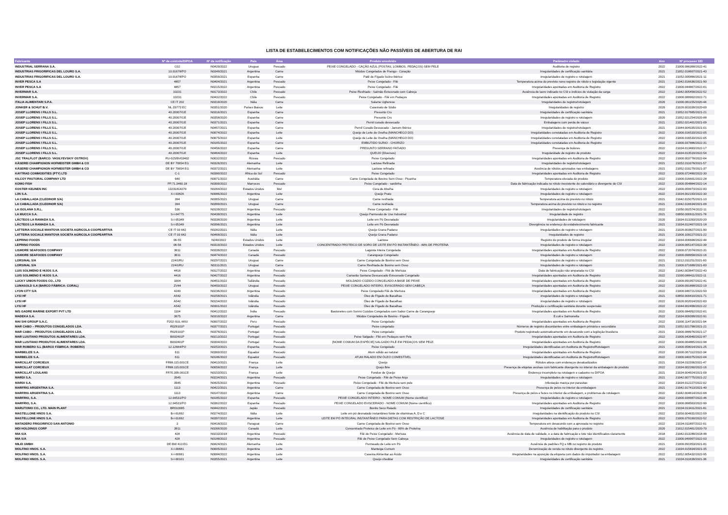LISTA DE ESTABELECIMENTOS COM NOTIFICAÇÕES NÃO PASSÍVEIS DE ABERTURA DE RAI
| Fabricante | Nº de controle/DIPOA | Nº da notificação | País | Área | Produto envolvido | Parâmetro violado | Ano | Nº processo SEI |
| --- | --- | --- | --- | --- | --- | --- | --- | --- |
| INDUSTRIAL SERRANA S.A. | C02 | N0420/2022 | Uruguai | Pescado | PEIXE CONGELADO - CAÇÃO AZUL (POSTAS, LOMBOS, PEDAÇOS) SEM PELE | Auditoria de registro | 2022 | 21000.086368/2022-41 |
| INDUSTRIAS FRIGORIFICAS DEL LOURO S.A. | 10.01678/PO | N0349/2021 | Argentina | Carne | Miúdos Congelados de Frango - Coração | Irregularidades de certificação sanitária | 2021 | 21052.018607/2021-43 |
| INDUSTRIAS FRIGORIFICAS DEL LOURO S.A. | 10.01678/PO | N0359/2021 | Espanha | Carne | Patê de Fígado Suíno Ibérico | irregularidades de registro e rotulagem | 2021 | 21052.005896/2021-11 |
| INVER PESCA S.A | 4857 | N0404/2021 | Argentina | Pescado | Peixe Congelado - Filé | Temperatura acima do previsto nono registro de rótulo e legislação vigente | 2021 | 21042.016636/2021-90 |
| INVER PESCA S.A | 4857 | N0215/2022 | Argentina | Pescado | Peixe Congelado - Filé | Irregularidades apontadas em Auditoria de Registro | 2022 | 21000.044867/2022-61 |
| INVERMAR S.A. | 10231 | N0173/2022 | Chile | Pescado | Peixe Resfriado - Salmão Eviscerado com Cabeça | Ausência de lacre indicado no CSI e indícios de violação da carga | 2022 | 21042.005458/2022-52 |
| INVERMAR S.A. | 10231 | N0432/2022 | Chile | Pescado | Peixe Congelado - Filé em Pedaços | Irregularidades apontadas em Auditoria de Registro | 2022 | 21000.089902/2022-71 |
| ITALIA ALIMENTARI S.P.A. | CE IT 202 | N0318/2020 | Itália | Carne | Salame Ugherese | Irregularidades de registro/rotulagem | 2020 | 21000.061155/2020-44 |
| JONKER & SCHUT B.V. | NL Z0773 EC | N0351/2020 | Países Baixos | Leite | Caseinato de Sódio | Irregularidades de registro | 2020 | 21026.003339/2020-00 |
| JOSEP LLORENS I FILLS S.L. | 40.20007/GE | N0316/2021 | Espanha | Carne | Presunto Cru | Irregularidades de certificação sanitária | 2021 | 21052.017685/2021-21 |
| JOSEP LLORENS I FILLS S.L. | 40.20007/GE | N0358/2020 | Espanha | Carne | Presunto Cru | Irregularidades de registro e rotulagem | 2020 | 21052.021254/2020-88 |
| JOSEP LLORENS I FILLS S.L. | 40.20007/GE | N0371/2021 | Espanha | Carne | Pernil curado dessecado | Embalagens com perda de vácuo | 2021 | 21052.021401/2021-09 |
| JOSEP LLORENS I FILLS S.L. | 40.20007/GE | N0457/2021 | Espanha | Carne | Pernil Curado Dessecado - Jamom Ibérico | Irregularidades de registro/rotulagem | 2021 | 21044.004335/2021-01 |
| JOSEP LLORENS I FILLS S.L. | 40.20007/GE | N0074/2022 | Espanha | Leite | Queijo de Leite de Ovelha (MANCHEGO DO) | Irregularidades constatadas em Auditoria de Registro | 2022 | 21000.016533/2022-05 |
| JOSEP LLORENS I FILLS S.L. | 40.20007/GE | N0075/2022 | Espanha | Leite | Queijo de Leite de Ovelha (MANCHEGO DO) | Irregularidades constatadas em Auditoria de Registro | 2022 | 21000.016533/2022-05 |
| JOSEP LLORENS I FILLS S.L. | 40.20007/GE | N0165/2022 | Espanha | Carne | EMBUTIDO SUÍNO - CHORIZO | Irregularidades constatadas em Auditoria de Registro | 2022 | 21000.037886/2022-31 |
| JOSEP LLORENS I FILLS S.L. | 40.20007/GE | N0456/2022 | Espanha | Carne | PRESUNTO SERRANO FATIADO | Presença de bolores | 2022 | 21034.013483/2022-17 |
| JOSEP LLORENS I FILLS S.L. | 40.20007/GE | N0464/2022 | Espanha | Leite | QUEIJO (Diversos) | Irregularidade de registro de produto | 2022 | 21034.013519/2022-54 |
| JSC TRALFLOT (BARCO: VASILYEVSKIY OSTROV) | RU-025/BV03402 | N0032/2022 | Rússia | Pescado | Peixe Congelado | Irregularidades apontadas em Auditoria de Registro | 2022 | 21000.003778/2022-64 |
| KÄSEREI CHAMPIGNON HOFMEISTER GMBH & CO | DE BY 70654 EG | N0326/2021 | Alemanha | Leite | Lactose Refinada | Irregularidades de registro/rotulagem | 2021 | 21052.011078/2021-57 |
| KÄSEREI CHAMPIGNON HOFMEISTER GMBH & CO | DE BY 70654 EG | N0372/2021 | Alemanha | Leite | Lactose refinada | Ausência de rótulos aprovados nas embalagens | 2021 | 21052.010279/2021-37 |
| KAYTRAD COMMODITIES (PTY) LTD | C-1 | N0380/2022 | África do Sul | Pescado | Peixe Congelado | Irregularidades apontadas em Auditoria de Registro | 2022 | 21000.072490/2022-30 |
| KILCOY PASTORAL COMPANY LTD | 640 | N0071/2022 | Austrália | Carne | Carne Congelada de Bovino Sem Osso - Picanha | Temperatura elevada do produto | 2022 | 21000.016601/2022-28 |
| KOMO FISH | PP.71.3460.18 | N0300/2022 | Marrocos | Pescado | Peixe Congelado - sardinha | Data de fabricação indicada no rótulo inexistente do calendário e divergente do CSI | 2022 | 21000.054884/2022-14 |
| KOSTER KEUNEN INC | 13231814270 | N0264/2022 | Estados Unidos | Mel | Cera de Abelha | Irregularidades de registro e rotulagem | 2022 | 21000.050973/2022-83 |
| L3N S.A. | X-I-03826 | N0086/2022 | Argentina | Leite | Queijo Prato | Irregularidades de registro e rotulagem | 2022 | 21034.002193/2022-30 |
| LA CABALLADA (CLEDINOR S/A) | 394 | N0365/2021 | Uruguai | Carne | Carne resfriada | Temperatura acima do previsto no rótulo | 2021 | 21042.015075/2021-10 |
| LA CABALLADA (CLEDINOR S/A) | 394 | N0399/2021 | Uruguai | Carne | Carne resfriada | Temperatura acima do previsto no rótulo e no registro | 2021 | 21042.016634/2021-09 |
| LA ISOLANA S.R.L. | 536 | N0109/2022 | Argentina | Pescado | Peixe Congelado - Filé | Irregularidades de registro/rotulagem | 2022 | 21050.002574/2022-11 |
| LA MUCCA S.A. | S-I-04775 | N0438/2021 | Argentina | Leite | Queijo Parmesão de Uso Industrial | Irregularidade de registro | 2021 | 03850.000611/2021-78 |
| LÁCTEOS LA RAMADA S.A. | S-I-05349 | N0338/2020 | Argentina | Leite | Leite em Pó Desnatado | Irregularidades de rotulagem | 2020 | 21034.013293/2020-20 |
| LÁCTEOS LA RAMADA S.A. | S-I-05349 | N0396/2021 | Argentina | Leite | Leite em Pó Desnatado | Divergência no endereço do estabelecimento fabricante | 2021 | 21034.012467/2021-18 |
| LATTERIA SOCIALE MANTOVA SOCIETA AGRICOLA COOPEARTIVA | CE IT 03 642 | N0282/2021 | Itália | Leite | Queijo Grana Padano | Irregularidades de registro e rotulagem | 2021 | 21026.003827/2021-90 |
| LATTERIA SOCIALE MANTOVA SOCIETA AGRICOLA COOPEARTIVA | CE IT 03 642 | N0468/2021 | Itália | Leite | Queijo Grana Padano | Irregularidades de registro | 2021 | 21000.109227/2021-22 |
| LEPRINO FOODS | 06-55 | N240/2022 | Estados Unidos | Leite | Lactose | Registro do produto de forma irregular | 2022 | 21034.006608/2022-44 |
| LEPRINO FOODS | 06-56 | N0319/2022 | Estados Unidos | Leite | CONCENTRADO PROTEICO DE SORO DE LEITE EM PÓ INSTANTÂNEO - 80% DE PROTEÍNA | Irregularidades de registro e rotulagem | 2022 | 21000.065147/2022-39 |
| LISMORE SEAFOODS COMPANY | 3611 | N0339/2022 | Canadá | Pescado | Lagosta Inteira Congelada | Irregularidades apontadas em Auditoria de Registro | 2022 | 21000.072074/2022-31 |
| LISMORE SEAFOODS COMPANY | 3611 | N0474/2022 | Canadá | Pescado | Caranguejo Congelado | Irregularidades de registro e rotulagem | 2022 | 21000.098958/2022-16 |
| LORSINAL S/A | 224/URU | N0297/2021 | Uruguai | Carne | Carne Congelada de Bovino sem Osso | Irregularidades de registro e rotulagem | 2021 | 21012.011251/2021-93 |
| LORSINAL S/A | 224/URU | N0311/2021 | Uruguai | Carne | Carne Resfriada de Bovino sem Osso | Irregularidades de registro e rotulagem | 2021 | 21000.071689/2021-60 |
| LUIS SOLIMENO E HIJOS S.A. | 4416 | N0127/2022 | Argentina | Pescado | Peixe Congelado - Filé de Merluza | Data de fabricação não amparada no CSI | 2022 | 21042.003847/2022-43 |
| LUIS SOLIMENO E HIJOS S.A. | 4416 | N0427/2022 | Argentina | Pescado | Camarão Santana Descascado Eviscerado Congelado | Irregularidades apontadas em Auditoria de Registro | 2022 | 21000.088411/2022-11 |
| LUCKY UNION FOODS CO., LTD | 1004 | N0451/2022 | Tailândia | Pescado | MOLDADO COZIDO CONGELADO A BASE DE PEIXE | Irregularidades apontadas em Auditoria de Registro | 2022 | 21000.091957/2022-41 |
| LUMASOLD S.A (BARCO FÁBRICA: CORAL) | ZV44 | N0450/2022 | Uruguai | Pescado | PEIXE CONGELADO INTEIRO, EVISCERADO SEM CABEÇA | Irregularidades apontadas em Auditoria de Registro | 2022 | 21000.091898/2022-19 |
| LYON CITY S/A | 4240 | N0236/2022 | Argentina | Pescado | Peixe Congelado Filé de Merluza | Irregularidades apontadas em Auditoria de Registro | 2022 | 21000.046721/2022-50 |
| LYSI HF | A542 | N0258/2021 | Islândia | Pescado | Óleo de Fígado de Bacalhau | irregularidades de registro e rotulagem | 2021 | 03850.000410/2021-71 |
| LYSI HF | A542 | N0154/2022 | Islândia | Pescado | Óleo de Fígado de Bacalhau | irregularidades de registro e rotulagem | 2022 | 21026.002014/2022-63 |
| LYSI HF | A542 | N0301/2022 | Islândia | Pescado | Óleo de Fígado de Bacalhau | Produção e certificação sanitária durante suspensão | 2022 | 21044.002498/2022-22 |
| M/S GADRE MARINE EXPORT PVT LTD | 1104 | N0412/2022 | Índia | Pescado | Bastonetes com Surimi Cozidos Congelados com Sabor Carne de Caranguejo | Irregularidades apontadas em Auditoria de Registro | 2022 | 21000.084952/2022-61 |
| MADEKA S.A. | 3675 | N0310/2022 | Argentina | Carne | Miúdos Congelados de Bovino - Fígado | E.coli e Salmonella | 2022 | 21034.009399/2022-91 |
| MAI SHI GROUP S.A.C. | P202-SUL-MISI | N0007/2022 | Peru | Pescado | Peixe Congelado | Irregularidades apontadas em Auditoria de Registro | 2022 | 21000.114716/2021-04 |
| MAR CABO – PRODUTOS CONGELADOS LDA. | R029101P | N0377/2021 | Portugal | Pescado | Peixe congelado | Números de registro discordantes entre embalagem primária e secundária | 2021 | 21052.021798/2021-21 |
| MAR CABO – PRODUTOS CONGELADOS LDA. | R029101P | N0378/2021 | Portugal | Pescado | Peixe congelado | Produto registrado automaticamente em desacordo com a legilsção brasileira | 2021 | 21000.088976/2021-17 |
| MAR LUSITANO PRODUTOS ALIMENTARES LDA. | B002401P | N0213/2022 | Portugal | Pescado | Peixe Salgado - Filé em Pedaços sem Pele | Irregularidades apontadas em Auditoria de Registro | 2022 | 21000.043940/2022-87 |
| MAR LUSITANO PRODUTOS ALIMENTARES LDA. | B002401P | N0304/2022 | Portugal | Pescado | [NOME COMUM DA ESPÉCIE] SALGADO FILÉ EM PEDAÇOS SEM PELE | Irregularidades apontadas em Auditoria de Registro | 2022 | 21000.064865/2022-98 |
| MAR ROBERO S.L (BARCO FÁBRICA: ROBERO) | 12.12664/PO | N0253/2021 | Espanha | Pescado | Peixe Congelado | Irregularidades identificadas em Auditoria de Registro/Rotulagem | 2021 | 21000.058014/2021-25 |
| MARBELIZE S.A. | 611 | N0360/2022 | Equador | Pescado | Atum sólido ao natural | Irregularidades apontadas em Auditoria de Registro | 2022 | 21000.067112/2022-34 |
| MARBELIZE S.A. | 611 | N0186/2022 | Equador | Pescado | ATUM RALADO EM ÓLEO COMESTÍVEL | Irregularidades identificadas em Auditoria de Registro/Rotulagem | 2022 | 21000.040375/2022-04 |
| MARCILLAT CORCIEUX | FR88.115.001CE | N0413/2021 | França | Leite | Queijo | Rótulos ativos com endereços desatualizados | 2021 | 21034.011556/2021-47 |
| MARCILLAT CORCIEUX | FR88.115.001CE | N0058/2022 | França | Leite | Quejo Brie | Presença de etiqetas avulsas com fabricante divergente no interior da embalagem do produto | 2022 | 21034.002260/2022-16 |
| MARCILLAT LOULANS | FR70.309.001CE | N0153/2021 | França | Leite | Fondue de Queijo | Endereço incompleto na rotulagem e cadastro no DIPOA | 2021 | 21034.004924/2021-09 |
| MARDI S.A. | 3545 | N0234/2021 | Argentina | Pescado | Peixe Congelado - Filé de Peixe Anjo | Irregularidades de registro e rotulagem | 2021 | 21042.007775/2021-22 |
| MARDI S.A. | 3545 | N0425/2022 | Argentina | Pescado | Peixe Congelado - Filé de Merluza sem pele | Infestação maciça por parasitas | 2022 | 21034.012227/2022-02 |
| MARFRIG ARGENTINA S.A. | 1113 | N0422/2021 | Argentina | Carne | Carne Congelada de Bovino sem Osso | Presença de pelos no interior da embalagem | 2021 | 21042.017413/2021-40 |
| MARFRIG ARGENTINA S.A. | 1113 | N0147/2022 | Argentina | Carne | Carne Congelada de Bovino sem Osso | Presença de pelos e fezes no interior da embalagem, e problemas de rotulagem | 2022 | 21042.004614/2022-68 |
| MARFRIO, S.A. | 12.04531/PO | N0185/2022 | Espanha | Pescado | PEIXE CONGELADO INTEIRO - NOME COMUM (Nome científico) | Irregularidades de registro e rotulagem | 2022 | 21000.039987/2022-46 |
| MARFRIO, S.A. | 12.04531/PO | N0362/2022 | Espanha | Pescado | PEIXE CONGELADO EVISCERADO - NOME COMUM (Nome científico) | Irregularidades apontadas em Auditoria de Registro | 2022 | 21000.068563/2022-99 |
| MARUTOMO CO., LTD. MAIN PLANT | BR010085 | N0442/2021 | Japão | Pescado | Bonito Seco Ralado | Irregularidades de certificação sanitária | 2021 | 21034.013411/2021-81 |
| MASTELLONE HNOS S.A. | B-I-01692 | N0274/2022 | Itália | Leite | Leite em pó desnatado instantâneo fonte de vitaminas A, D e C | Irregularidades na identificação do produto no CSI | 2022 | 21050.004831/2022-59 |
| MASTELLONE HNOS S.A. | B-I-01692 | N0397/2022 | Argentina | Leite | LEITE EM PÓ INTEGRAL INSTANTÂNEO PARA DIETAS COM RESTRIÇÃO DE LACTOSE | Irregularidades apontadas em Auditoria de Registro | 2022 | 21000.079100/2022-52 |
| MATADERO FRIGORIFICO SAN ANTONIO | 3 | N0418/2022 | Paraguai | Carne | Carne Congelada de Bovino sem Osso | Temperatura em desacordo com a aprovada no registro | 2022 | 21034.011897/2022-01 |
| MDI HOLDINGS CORP | 3911 | N0266/2020 | Canadá | Leite | Concentrado Proteico de Leite em Pó - 80% de Proteína | Ausência de habilitação para o produto | 2020 | 21012.015461/2020-70 |
| MIA S/A | 428 | N0233/2018 | Argentina | Pescado | Filé de Peixe Congelado - Merluza | Ausência de data de validade, e a data de fabricação e lote não identificados claramente | 2018 | 21042.013289/2018-48 |
| MIA S/A | 428 | N0188/2022 | Argentina | Pescado | Filé de Peixe Congelado Sem Cabeça | Irregularidades de registro e rotulagem | 2022 | 21000.040907/2022-03 |
| MILEI GMBH | DE BW 413 EG | N0424/2021 | Alemanha | Leite | Permeado de Leite em Pó | Ausência de padrões FQ e MB no registro do produto | 2021 | 21000.091953/2021-81 |
| MOLFINO HNOS. S.A. | X-I-00681 | N0005/2022 | Argentina | Leite | Manteiga Cumum | Denominação de venda no rótulo divergente do registro. | 2022 | 21034.015834/2021-35 |
| MOLFINO HNOS. S.A. | X-I-00681 | N0084/2022 | Argentina | Leite | Caseina Alimentar ao Ácido | Irregularidades na aposição da etiqueta com dados do importador na embalagem | 2022 | 21052.005432/2022-95 |
| MOLFINO HNOS. S.A. | S-I-00101 | N0355/2021 | Argentina | Leite | Queijo cheddar | Irregularidades de certificação sanitária | 2021 | 21034.011639/2021-36 |